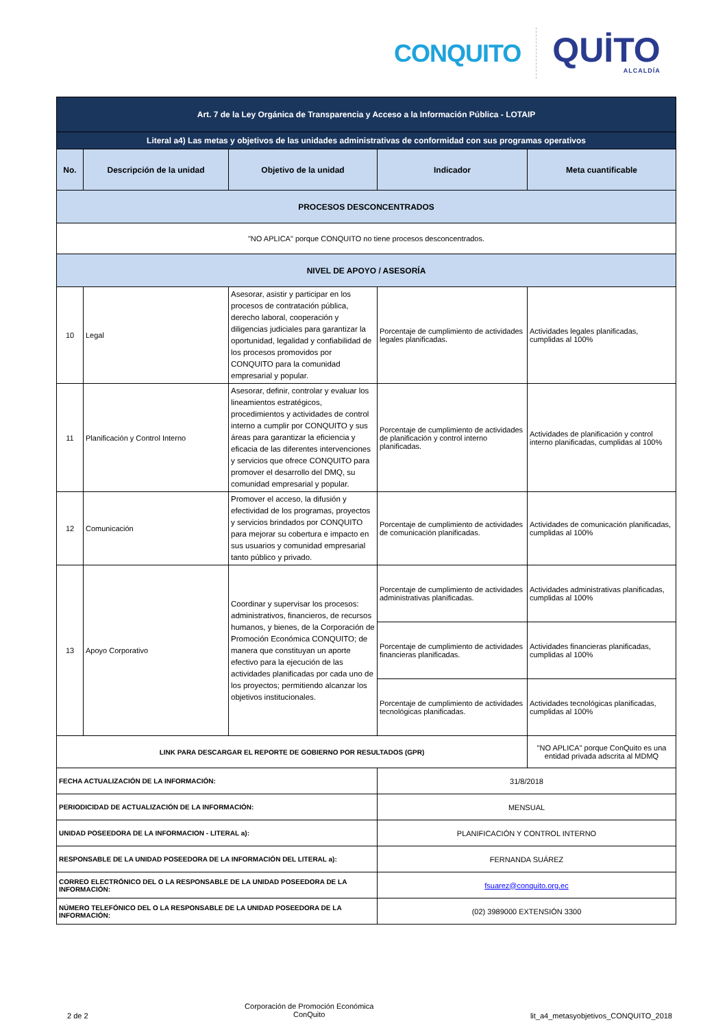CONQUITO
QUİTO
ALCALDÍA
| Art. 7 de la Ley Orgánica de Transparencia y Acceso a la Información Pública - LOTAIP | | | | |
| Literal a4) Las metas y objetivos de las unidades administrativas de conformidad con sus programas operativos | | | | |
| No. | Descripción de la unidad | Objetivo de la unidad | Indicador | Meta cuantificable |
| PROCESOS DESCONCENTRADOS | | | | |
| "NO APLICA" porque CONQUITO no tiene procesos desconcentrados. | | | | |
| NIVEL DE APOYO / ASESORÍA | | | | |
| 10 | Legal | Asesorar, asistir y participar en los procesos de contratación pública, derecho laboral, cooperación y diligencias judiciales para garantizar la oportunidad, legalidad y confiabilidad de los procesos promovidos por CONQUITO para la comunidad empresarial y popular. | Porcentaje de cumplimiento de actividades legales planificadas. | Actividades legales planificadas, cumplidas al 100% |
| 11 | Planificación y Control Interno | Asesorar, definir, controlar y evaluar los lineamientos estratégicos, procedimientos y actividades de control interno a cumplir por CONQUITO y sus áreas para garantizar la eficiencia y eficacia de las diferentes intervenciones y servicios que ofrece CONQUITO para promover el desarrollo del DMQ, su comunidad empresarial y popular. | Porcentaje de cumplimiento de actividades de planificación y control interno planificadas. | Actividades de planificación y control interno planificadas, cumplidas al 100% |
| 12 | Comunicación | Promover el acceso, la difusión y efectividad de los programas, proyectos y servicios brindados por CONQUITO para mejorar su cobertura e impacto en sus usuarios y comunidad empresarial tanto público y privado. | Porcentaje de cumplimiento de actividades de comunicación planificadas. | Actividades de comunicación planificadas, cumplidas al 100% |
| 13 | Apoyo Corporativo | Coordinar y supervisar los procesos: administrativos, financieros, de recursos humanos, y bienes, de la Corporación de Promoción Económica CONQUITO; de manera que constituyan un aporte efectivo para la ejecución de las actividades planificadas por cada uno de los proyectos; permitiendo alcanzar los objetivos institucionales. | Porcentaje de cumplimiento de actividades administrativas planificadas. | Actividades administrativas planificadas, cumplidas al 100% |
| | | | Porcentaje de cumplimiento de actividades financieras planificadas. | Actividades financieras planificadas, cumplidas al 100% |
| | | | Porcentaje de cumplimiento de actividades tecnológicas planificadas. | Actividades tecnológicas planificadas, cumplidas al 100% |
| LINK PARA DESCARGAR EL REPORTE DE GOBIERNO POR RESULTADOS (GPR) | | | | "NO APLICA" porque ConQuito es una entidad privada adscrita al MDMQ |
| FECHA ACTUALIZACIÓN DE LA INFORMACIÓN: | | | 31/8/2018 | |
| PERIODICIDAD DE ACTUALIZACIÓN DE LA INFORMACIÓN: | | | MENSUAL | |
| UNIDAD POSEEDORA DE LA INFORMACION - LITERAL a): | | | PLANIFICACIÓN Y CONTROL INTERNO | |
| RESPONSABLE DE LA UNIDAD POSEEDORA DE LA INFORMACIÓN DEL LITERAL a): | | | FERNANDA SUÁREZ | |
| CORREO ELECTRÓNICO DEL O LA RESPONSABLE DE LA UNIDAD POSEEDORA DE LA INFORMACIÓN: | | | fsuarez@conquito.org.ec | |
| NÚMERO TELEFÓNICO DEL O LA RESPONSABLE DE LA UNIDAD POSEEDORA DE LA INFORMACIÓN: | | | (02) 3989000 EXTENSIÓN 3300 | |
2 de 2 Corporación de Promoción Económica
ConQuito lit_a4_metasyobjetivos_CONQUITO_2018